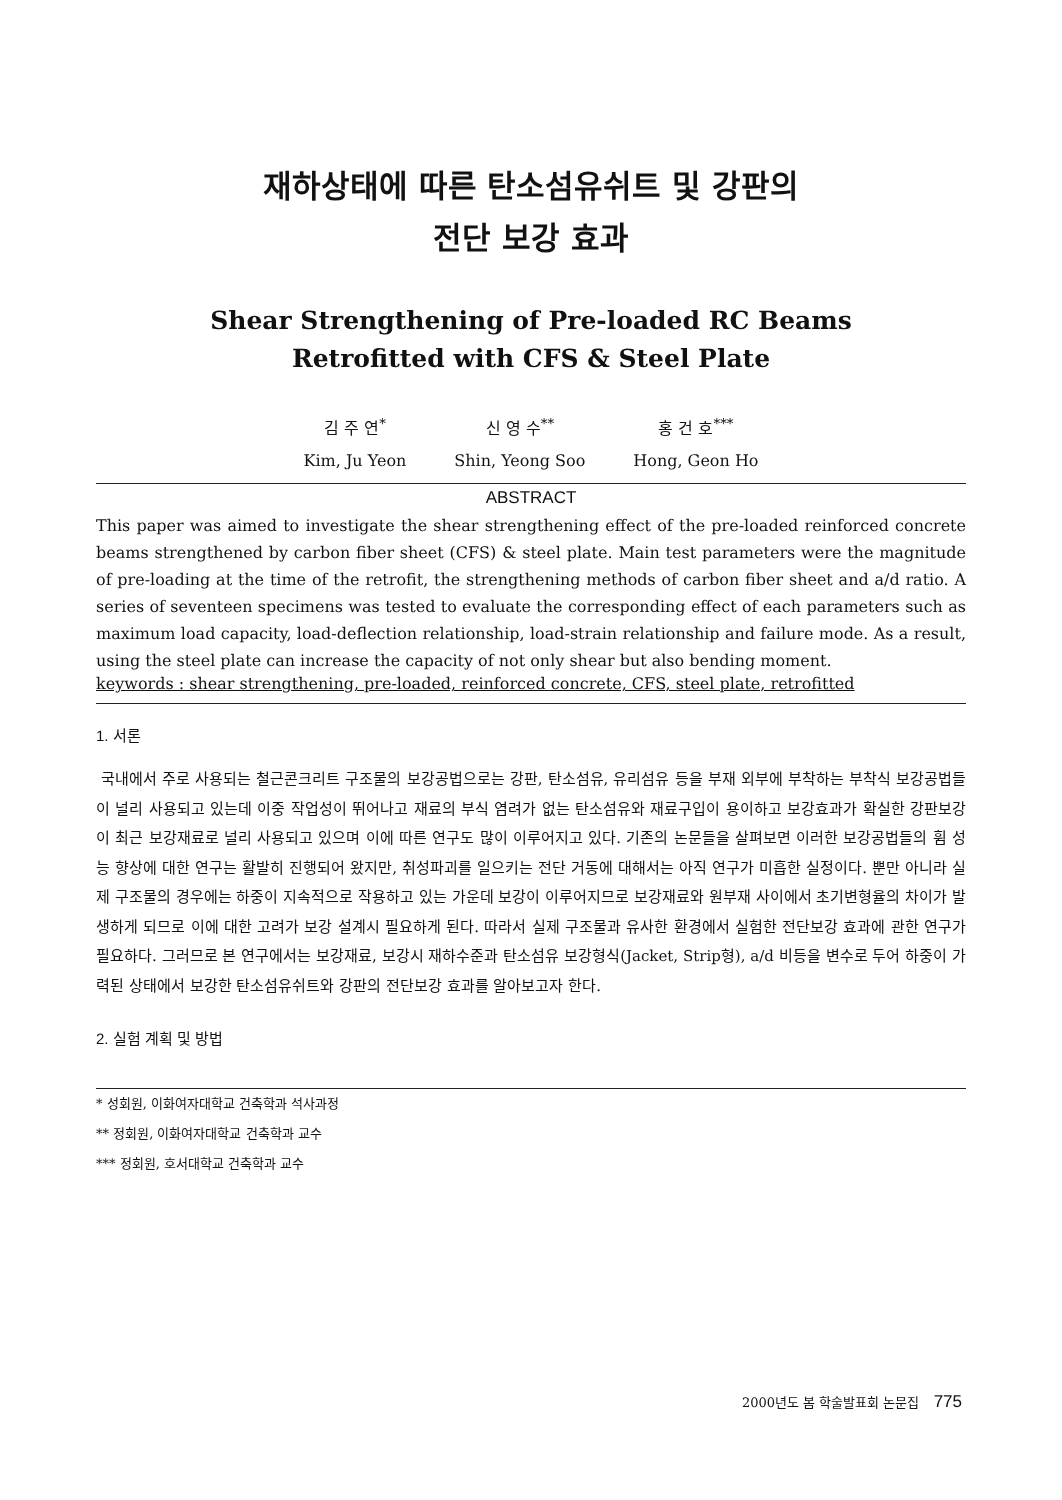재하상태에 따른 탄소섬유쉬트 및 강판의
전단 보강 효과
Shear Strengthening of Pre-loaded RC Beams
Retrofitted with CFS & Steel Plate
김 주 연<sup>*</sup>
Kim, Ju Yeon
신 영 수<sup>**</sup>
Shin, Yeong Soo
홍 건 호<sup>***</sup>
Hong, Geon Ho
ABSTRACT
This paper was aimed to investigate the shear strengthening effect of the pre-loaded reinforced concrete beams strengthened by carbon fiber sheet (CFS) & steel plate. Main test parameters were the magnitude of pre-loading at the time of the retrofit, the strengthening methods of carbon fiber sheet and a/d ratio. A series of seventeen specimens was tested to evaluate the corresponding effect of each parameters such as maximum load capacity, load-deflection relationship, load-strain relationship and failure mode. As a result, using the steel plate can increase the capacity of not only shear but also bending moment.
keywords : shear strengthening, pre-loaded, reinforced concrete, CFS, steel plate, retrofitted
1. 서론
국내에서 주로 사용되는 철근콘크리트 구조물의 보강공법으로는 강판, 탄소섬유, 유리섬유 등을 부재 외부에 부착하는 부착식 보강공법들이 널리 사용되고 있는데 이중 작업성이 뛰어나고 재료의 부식 염려가 없는 탄소섬유와 재료구입이 용이하고 보강효과가 확실한 강판보강이 최근 보강재료로 널리 사용되고 있으며 이에 따른 연구도 많이 이루어지고 있다. 기존의 논문들을 살펴보면 이러한 보강공법들의 휨 성능 향상에 대한 연구는 활발히 진행되어 왔지만, 취성파괴를 일으키는 전단 거동에 대해서는 아직 연구가 미흡한 실정이다. 뿐만 아니라 실제 구조물의 경우에는 하중이 지속적으로 작용하고 있는 가운데 보강이 이루어지므로 보강재료와 원부재 사이에서 초기변형율의 차이가 발생하게 되므로 이에 대한 고려가 보강 설계시 필요하게 된다. 따라서 실제 구조물과 유사한 환경에서 실험한 전단보강 효과에 관한 연구가 필요하다. 그러므로 본 연구에서는 보강재료, 보강시 재하수준과 탄소섬유 보강형식(Jacket, Strip형), a/d 비등을 변수로 두어 하중이 가력된 상태에서 보강한 탄소섬유쉬트와 강판의 전단보강 효과를 알아보고자 한다.
2. 실험 계획 및 방법
* 성회원, 이화여자대학교 건축학과 석사과정
** 정회원, 이화여자대학교 건축학과 교수
*** 정회원, 호서대학교 건축학과 교수
2000년도 봄 학술발표회 논문집 775